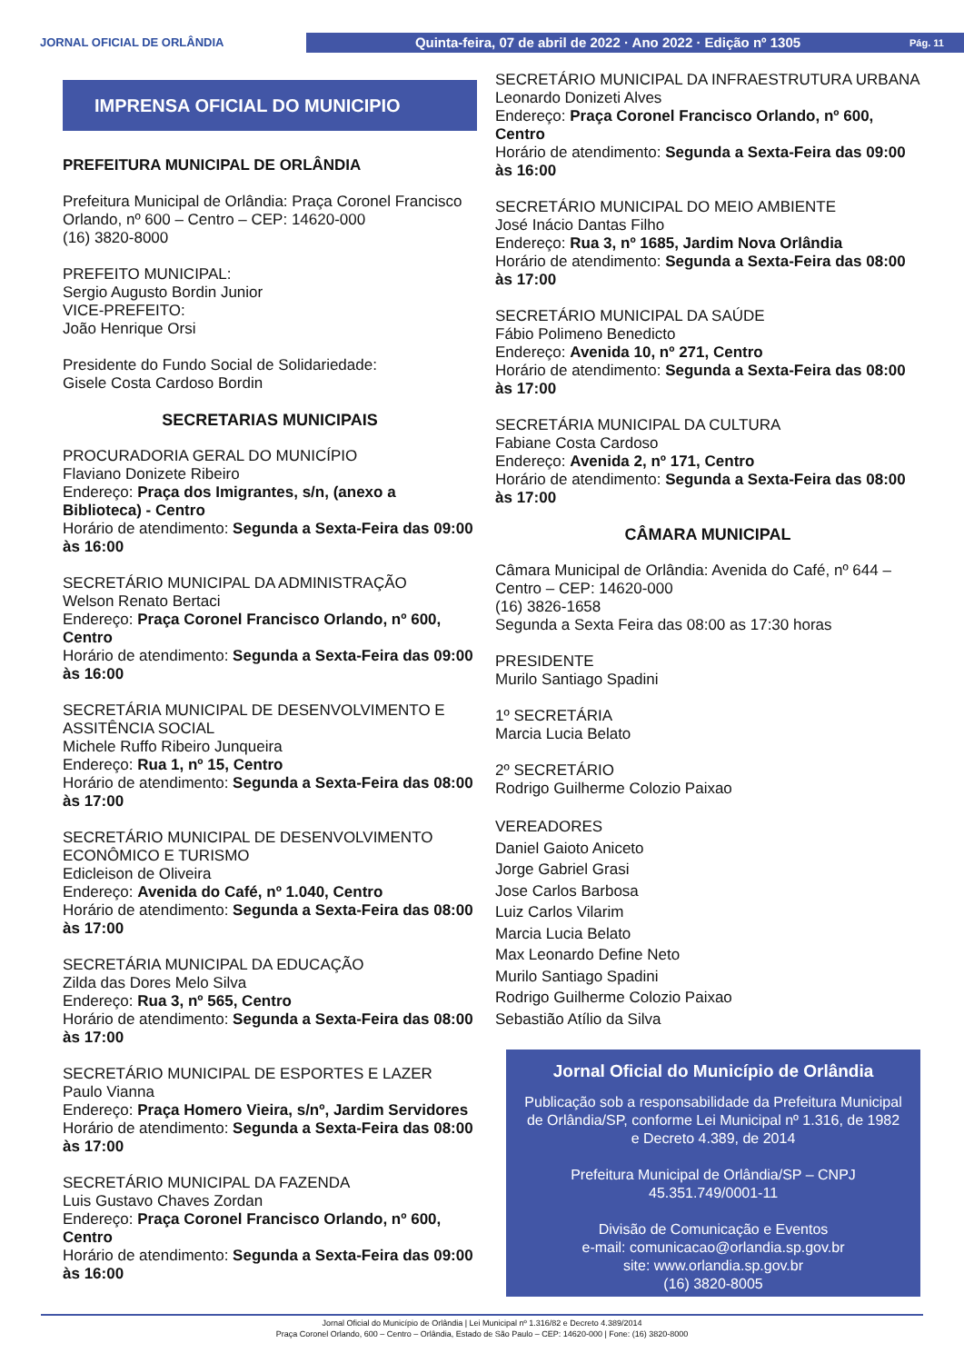JORNAL OFICIAL DE ORLÂNDIA
Quinta-feira, 07 de abril de 2022 · Ano 2022 · Edição nº 1305 Pág. 11
IMPRENSA OFICIAL DO MUNICIPIO
PREFEITURA MUNICIPAL DE ORLÂNDIA
Prefeitura Municipal de Orlândia: Praça Coronel Francisco Orlando, nº 600 – Centro – CEP: 14620-000
(16) 3820-8000
PREFEITO MUNICIPAL:
Sergio Augusto Bordin Junior
VICE-PREFEITO:
João Henrique Orsi
Presidente do Fundo Social de Solidariedade:
Gisele Costa Cardoso Bordin
SECRETARIAS MUNICIPAIS
PROCURADORIA GERAL DO MUNICÍPIO
Flaviano Donizete Ribeiro
Endereço: Praça dos Imigrantes, s/n, (anexo a Biblioteca) - Centro
Horário de atendimento: Segunda a Sexta-Feira das 09:00 às 16:00
SECRETÁRIO MUNICIPAL DA ADMINISTRAÇÃO
Welson Renato Bertaci
Endereço: Praça Coronel Francisco Orlando, nº 600, Centro
Horário de atendimento: Segunda a Sexta-Feira das 09:00 às 16:00
SECRETÁRIA MUNICIPAL DE DESENVOLVIMENTO E ASSITÊNCIA SOCIAL
Michele Ruffo Ribeiro Junqueira
Endereço: Rua 1, nº 15, Centro
Horário de atendimento: Segunda a Sexta-Feira das 08:00 às 17:00
SECRETÁRIO MUNICIPAL DE DESENVOLVIMENTO ECONÔMICO E TURISMO
Edicleison de Oliveira
Endereço: Avenida do Café, nº 1.040, Centro
Horário de atendimento: Segunda a Sexta-Feira das 08:00 às 17:00
SECRETÁRIA MUNICIPAL DA EDUCAÇÃO
Zilda das Dores Melo Silva
Endereço: Rua 3, nº 565, Centro
Horário de atendimento: Segunda a Sexta-Feira das 08:00 às 17:00
SECRETÁRIO MUNICIPAL DE ESPORTES E LAZER
Paulo Vianna
Endereço: Praça Homero Vieira, s/nº, Jardim Servidores
Horário de atendimento: Segunda a Sexta-Feira das 08:00 às 17:00
SECRETÁRIO MUNICIPAL DA FAZENDA
Luis Gustavo Chaves Zordan
Endereço: Praça Coronel Francisco Orlando, nº 600, Centro
Horário de atendimento: Segunda a Sexta-Feira das 09:00 às 16:00
SECRETÁRIO MUNICIPAL DA INFRAESTRUTURA URBANA
Leonardo Donizeti Alves
Endereço: Praça Coronel Francisco Orlando, nº 600, Centro
Horário de atendimento: Segunda a Sexta-Feira das 09:00 às 16:00
SECRETÁRIO MUNICIPAL DO MEIO AMBIENTE
José Inácio Dantas Filho
Endereço: Rua 3, nº 1685, Jardim Nova Orlândia
Horário de atendimento: Segunda a Sexta-Feira das 08:00 às 17:00
SECRETÁRIO MUNICIPAL DA SAÚDE
Fábio Polimeno Benedicto
Endereço: Avenida 10, nº 271, Centro
Horário de atendimento: Segunda a Sexta-Feira das 08:00 às 17:00
SECRETÁRIA MUNICIPAL DA CULTURA
Fabiane Costa Cardoso
Endereço: Avenida 2, nº 171, Centro
Horário de atendimento: Segunda a Sexta-Feira das 08:00 às 17:00
CÂMARA MUNICIPAL
Câmara Municipal de Orlândia: Avenida do Café, nº 644 – Centro – CEP: 14620-000
(16) 3826-1658
Segunda a Sexta Feira das 08:00 as 17:30 horas
PRESIDENTE
Murilo Santiago Spadini
1º SECRETÁRIA
Marcia Lucia Belato
2º SECRETÁRIO
Rodrigo Guilherme Colozio Paixao
VEREADORES
Daniel Gaioto Aniceto
Jorge Gabriel Grasi
Jose Carlos Barbosa
Luiz Carlos Vilarim
Marcia Lucia Belato
Max Leonardo Define Neto
Murilo Santiago Spadini
Rodrigo Guilherme Colozio Paixao
Sebastião Atílio da Silva
Jornal Oficial do Município de Orlândia
Publicação sob a responsabilidade da Prefeitura Municipal de Orlândia/SP, conforme Lei Municipal nº 1.316, de 1982 e Decreto 4.389, de 2014
Prefeitura Municipal de Orlândia/SP – CNPJ 45.351.749/0001-11
Divisão de Comunicação e Eventos
e-mail: comunicacao@orlandia.sp.gov.br
site: www.orlandia.sp.gov.br
(16) 3820-8005
Jornal Oficial do Município de Orlândia | Lei Municipal nº 1.316/82 e Decreto 4.389/2014
Praça Coronel Orlando, 600 – Centro – Orlândia, Estado de São Paulo – CEP: 14620-000 | Fone: (16) 3820-8000